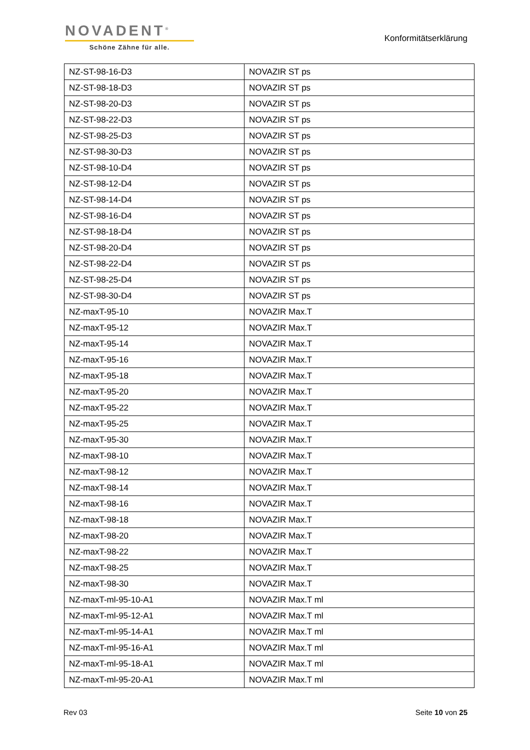NOVADENT<sup>®</sup>
Schöne Zähne für alle.
Konformitätserklärung
| NZ-ST-98-16-D3 | NOVAZIR ST ps |
| NZ-ST-98-18-D3 | NOVAZIR ST ps |
| NZ-ST-98-20-D3 | NOVAZIR ST ps |
| NZ-ST-98-22-D3 | NOVAZIR ST ps |
| NZ-ST-98-25-D3 | NOVAZIR ST ps |
| NZ-ST-98-30-D3 | NOVAZIR ST ps |
| NZ-ST-98-10-D4 | NOVAZIR ST ps |
| NZ-ST-98-12-D4 | NOVAZIR ST ps |
| NZ-ST-98-14-D4 | NOVAZIR ST ps |
| NZ-ST-98-16-D4 | NOVAZIR ST ps |
| NZ-ST-98-18-D4 | NOVAZIR ST ps |
| NZ-ST-98-20-D4 | NOVAZIR ST ps |
| NZ-ST-98-22-D4 | NOVAZIR ST ps |
| NZ-ST-98-25-D4 | NOVAZIR ST ps |
| NZ-ST-98-30-D4 | NOVAZIR ST ps |
| NZ-maxT-95-10 | NOVAZIR Max.T |
| NZ-maxT-95-12 | NOVAZIR Max.T |
| NZ-maxT-95-14 | NOVAZIR Max.T |
| NZ-maxT-95-16 | NOVAZIR Max.T |
| NZ-maxT-95-18 | NOVAZIR Max.T |
| NZ-maxT-95-20 | NOVAZIR Max.T |
| NZ-maxT-95-22 | NOVAZIR Max.T |
| NZ-maxT-95-25 | NOVAZIR Max.T |
| NZ-maxT-95-30 | NOVAZIR Max.T |
| NZ-maxT-98-10 | NOVAZIR Max.T |
| NZ-maxT-98-12 | NOVAZIR Max.T |
| NZ-maxT-98-14 | NOVAZIR Max.T |
| NZ-maxT-98-16 | NOVAZIR Max.T |
| NZ-maxT-98-18 | NOVAZIR Max.T |
| NZ-maxT-98-20 | NOVAZIR Max.T |
| NZ-maxT-98-22 | NOVAZIR Max.T |
| NZ-maxT-98-25 | NOVAZIR Max.T |
| NZ-maxT-98-30 | NOVAZIR Max.T |
| NZ-maxT-ml-95-10-A1 | NOVAZIR Max.T ml |
| NZ-maxT-ml-95-12-A1 | NOVAZIR Max.T ml |
| NZ-maxT-ml-95-14-A1 | NOVAZIR Max.T ml |
| NZ-maxT-ml-95-16-A1 | NOVAZIR Max.T ml |
| NZ-maxT-ml-95-18-A1 | NOVAZIR Max.T ml |
| NZ-maxT-ml-95-20-A1 | NOVAZIR Max.T ml |
Rev 03 Seite 10 von 25